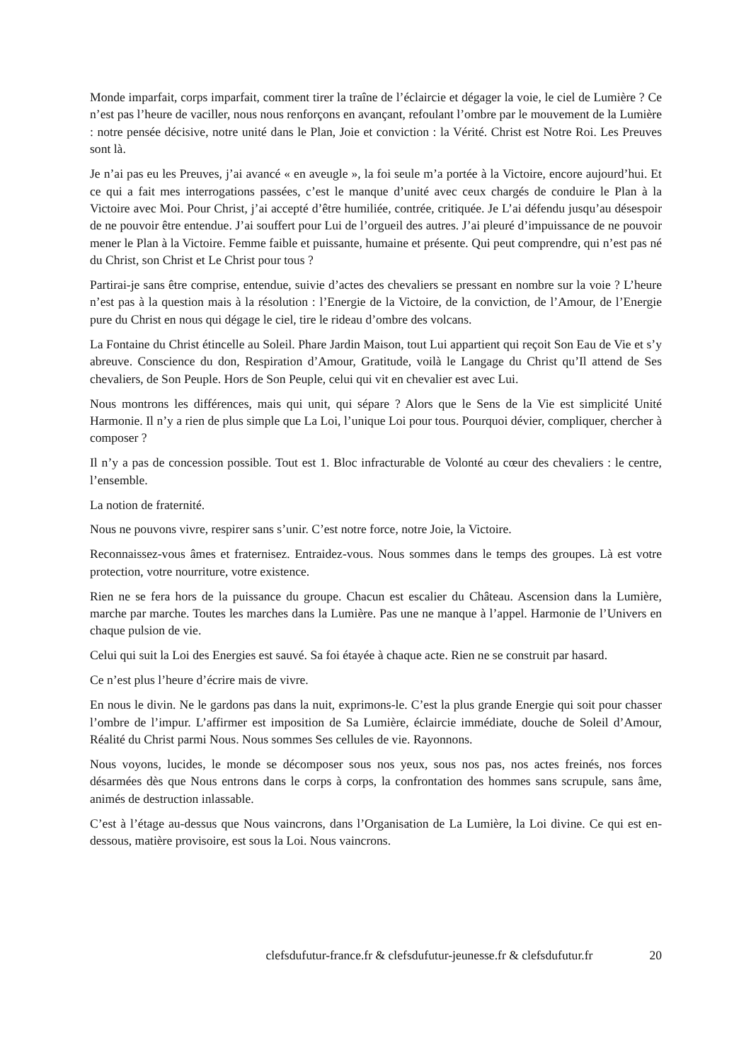Monde imparfait, corps imparfait, comment tirer la traîne de l’éclaircie et dégager la voie, le ciel de Lumière ? Ce n’est pas l’heure de vaciller, nous nous renforçons en avançant, refoulant l’ombre par le mouvement de la Lumière : notre pensée décisive, notre unité dans le Plan, Joie et conviction : la Vérité. Christ est Notre Roi. Les Preuves sont là.
Je n’ai pas eu les Preuves, j’ai avancé « en aveugle », la foi seule m’a portée à la Victoire, encore aujourd’hui. Et ce qui a fait mes interrogations passées, c’est le manque d’unité avec ceux chargés de conduire le Plan à la Victoire avec Moi. Pour Christ, j’ai accepté d’être humiliée, contrée, critiquée. Je L’ai défendu jusqu’au désespoir de ne pouvoir être entendue. J’ai souffert pour Lui de l’orgueil des autres. J’ai pleuré d’impuissance de ne pouvoir mener le Plan à la Victoire. Femme faible et puissante, humaine et présente. Qui peut comprendre, qui n’est pas né du Christ, son Christ et Le Christ pour tous ?
Partirai-je sans être comprise, entendue, suivie d’actes des chevaliers se pressant en nombre sur la voie ? L’heure n’est pas à la question mais à la résolution : l’Energie de la Victoire, de la conviction, de l’Amour, de l’Energie pure du Christ en nous qui dégage le ciel, tire le rideau d’ombre des volcans.
La Fontaine du Christ étincelle au Soleil. Phare Jardin Maison, tout Lui appartient qui reçoit Son Eau de Vie et s’y abreuve. Conscience du don, Respiration d’Amour, Gratitude, voilà le Langage du Christ qu’Il attend de Ses chevaliers, de Son Peuple. Hors de Son Peuple, celui qui vit en chevalier est avec Lui.
Nous montrons les différences, mais qui unit, qui sépare ? Alors que le Sens de la Vie est simplicité Unité Harmonie. Il n’y a rien de plus simple que La Loi, l’unique Loi pour tous. Pourquoi dévier, compliquer, chercher à composer ?
Il n’y a pas de concession possible. Tout est 1. Bloc infracturable de Volonté au cœur des chevaliers : le centre, l’ensemble.
La notion de fraternité.
Nous ne pouvons vivre, respirer sans s’unir. C’est notre force, notre Joie, la Victoire.
Reconnaissez-vous âmes et fraternisez. Entraidez-vous. Nous sommes dans le temps des groupes. Là est votre protection, votre nourriture, votre existence.
Rien ne se fera hors de la puissance du groupe. Chacun est escalier du Château. Ascension dans la Lumière, marche par marche. Toutes les marches dans la Lumière. Pas une ne manque à l’appel. Harmonie de l’Univers en chaque pulsion de vie.
Celui qui suit la Loi des Energies est sauvé. Sa foi étayée à chaque acte. Rien ne se construit par hasard.
Ce n’est plus l’heure d’écrire mais de vivre.
En nous le divin. Ne le gardons pas dans la nuit, exprimons-le. C’est la plus grande Energie qui soit pour chasser l’ombre de l’impur. L’affirmer est imposition de Sa Lumière, éclaircie immédiate, douche de Soleil d’Amour, Réalité du Christ parmi Nous. Nous sommes Ses cellules de vie. Rayonnons.
Nous voyons, lucides, le monde se décomposer sous nos yeux, sous nos pas, nos actes freinés, nos forces désarmées dès que Nous entrons dans le corps à corps, la confrontation des hommes sans scrupule, sans âme, animés de destruction inlassable.
C’est à l’étage au-dessus que Nous vaincrons, dans l’Organisation de La Lumière, la Loi divine. Ce qui est en-dessous, matière provisoire, est sous la Loi. Nous vaincrons.
clefsdufutur-france.fr & clefsdufutur-jeunesse.fr & clefsdufutur.fr 20